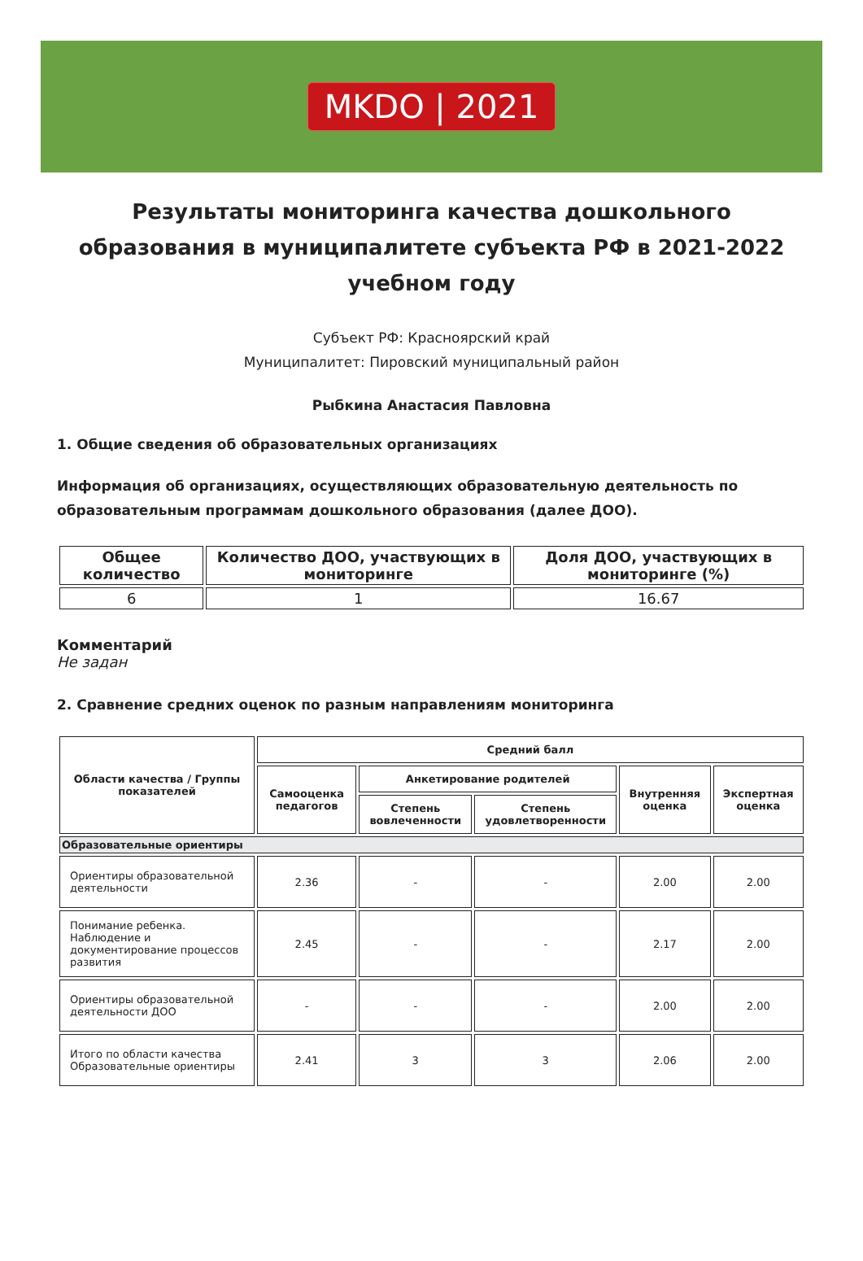MKDO | 2021
Результаты мониторинга качества дошкольного образования в муниципалитете субъекта РФ в 2021-2022 учебном году
Субъект РФ: Красноярский край
Муниципалитет: Пировский муниципальный район
Рыбкина Анастасия Павловна
1. Общие сведения об образовательных организациях
Информация об организациях, осуществляющих образовательную деятельность по образовательным программам дошкольного образования (далее ДОО).
| Общее количество | Количество ДОО, участвующих в мониторинге | Доля ДОО, участвующих в мониторинге (%) |
| --- | --- | --- |
| 6 | 1 | 16.67 |
Комментарий
Не задан
2. Сравнение средних оценок по разным направлениям мониторинга
| Области качества / Группы показателей | Средний балл | | | | |
| --- | --- | --- | --- | --- | --- |
| | Самооценка педагогов | Анкетирование родителей | | Внутренняя оценка | Экспертная оценка |
| | | Степень вовлеченности | Степень удовлетворенности | | |
| Образовательные ориентиры | | | | | |
| Ориентиры образовательной деятельности | 2.36 | - | - | 2.00 | 2.00 |
| Понимание ребенка. Наблюдение и документирование процессов развития | 2.45 | - | - | 2.17 | 2.00 |
| Ориентиры образовательной деятельности ДОО | - | - | - | 2.00 | 2.00 |
| Итого по области качества Образовательные ориентиры | 2.41 | 3 | 3 | 2.06 | 2.00 |